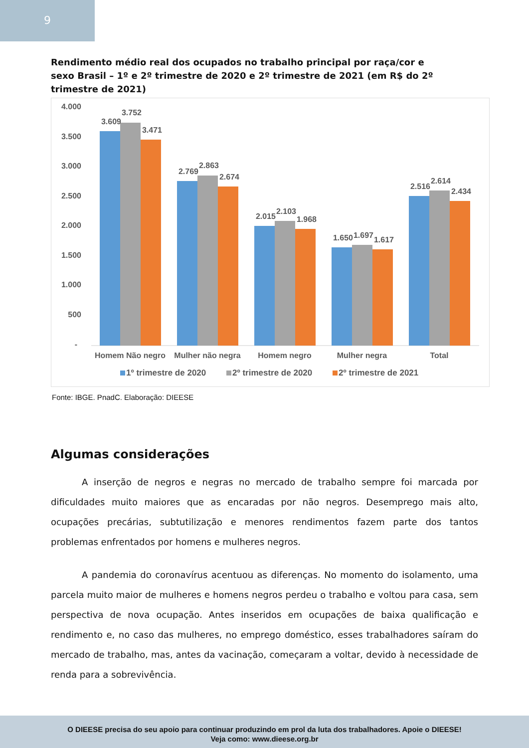9
Rendimento médio real dos ocupados no trabalho principal por raça/cor e sexo Brasil – 1º e 2º trimestre de 2020 e 2º trimestre de 2021 (em R$ do 2º trimestre de 2021)
4.000
3.500
3.000
2.500
2.000
1.500
1.000
500
-
3.609
3.752
3.471
2.769
2.863
2.674
2.015
2.103
1.968
1.650
1.697
1.617
2.516
2.614
2.434
Homem Não negro
Mulher não negra
Homem negro
Mulher negra
Total
1º trimestre de 2020
2º trimestre de 2020
2º trimestre de 2021
Fonte: IBGE. PnadC. Elaboração: DIEESE
Algumas considerações
A inserção de negros e negras no mercado de trabalho sempre foi marcada por dificuldades muito maiores que as encaradas por não negros. Desemprego mais alto, ocupações precárias, subtutilização e menores rendimentos fazem parte dos tantos problemas enfrentados por homens e mulheres negros.
A pandemia do coronavírus acentuou as diferenças. No momento do isolamento, uma parcela muito maior de mulheres e homens negros perdeu o trabalho e voltou para casa, sem perspectiva de nova ocupação. Antes inseridos em ocupações de baixa qualificação e rendimento e, no caso das mulheres, no emprego doméstico, esses trabalhadores saíram do mercado de trabalho, mas, antes da vacinação, começaram a voltar, devido à necessidade de renda para a sobrevivência.
O DIEESE precisa do seu apoio para continuar produzindo em prol da luta dos trabalhadores. Apoie o DIEESE!
Veja como: www.dieese.org.br